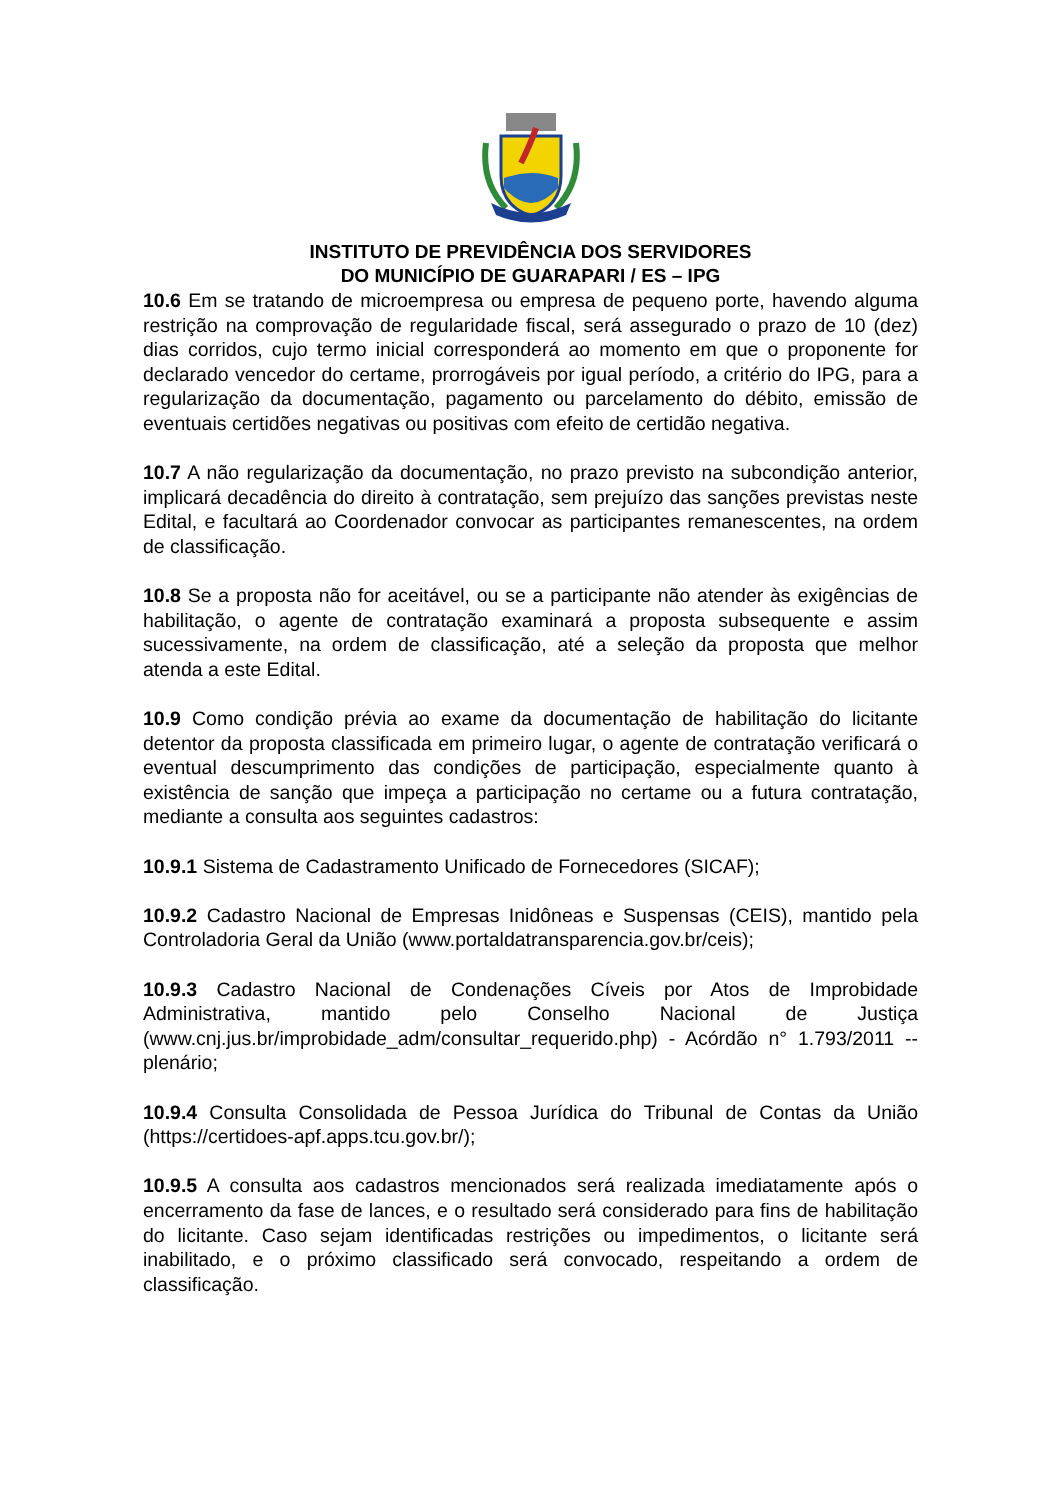INSTITUTO DE PREVIDÊNCIA DOS SERVIDORES
DO MUNICÍPIO DE GUARAPARI / ES – IPG
10.6 Em se tratando de microempresa ou empresa de pequeno porte, havendo alguma restrição na comprovação de regularidade fiscal, será assegurado o prazo de 10 (dez) dias corridos, cujo termo inicial corresponderá ao momento em que o proponente for declarado vencedor do certame, prorrogáveis por igual período, a critério do IPG, para a regularização da documentação, pagamento ou parcelamento do débito, emissão de eventuais certidões negativas ou positivas com efeito de certidão negativa.
10.7 A não regularização da documentação, no prazo previsto na subcondição anterior, implicará decadência do direito à contratação, sem prejuízo das sanções previstas neste Edital, e facultará ao Coordenador convocar as participantes remanescentes, na ordem de classificação.
10.8 Se a proposta não for aceitável, ou se a participante não atender às exigências de habilitação, o agente de contratação examinará a proposta subsequente e assim sucessivamente, na ordem de classificação, até a seleção da proposta que melhor atenda a este Edital.
10.9 Como condição prévia ao exame da documentação de habilitação do licitante detentor da proposta classificada em primeiro lugar, o agente de contratação verificará o eventual descumprimento das condições de participação, especialmente quanto à existência de sanção que impeça a participação no certame ou a futura contratação, mediante a consulta aos seguintes cadastros:
10.9.1 Sistema de Cadastramento Unificado de Fornecedores (SICAF);
10.9.2 Cadastro Nacional de Empresas Inidôneas e Suspensas (CEIS), mantido pela Controladoria Geral da União (www.portaldatransparencia.gov.br/ceis);
10.9.3 Cadastro Nacional de Condenações Cíveis por Atos de Improbidade Administrativa, mantido pelo Conselho Nacional de Justiça (www.cnj.jus.br/improbidade_adm/consultar_requerido.php) - Acórdão n° 1.793/2011 -- plenário;
10.9.4 Consulta Consolidada de Pessoa Jurídica do Tribunal de Contas da União (https://certidoes-apf.apps.tcu.gov.br/);
10.9.5 A consulta aos cadastros mencionados será realizada imediatamente após o encerramento da fase de lances, e o resultado será considerado para fins de habilitação do licitante. Caso sejam identificadas restrições ou impedimentos, o licitante será inabilitado, e o próximo classificado será convocado, respeitando a ordem de classificação.